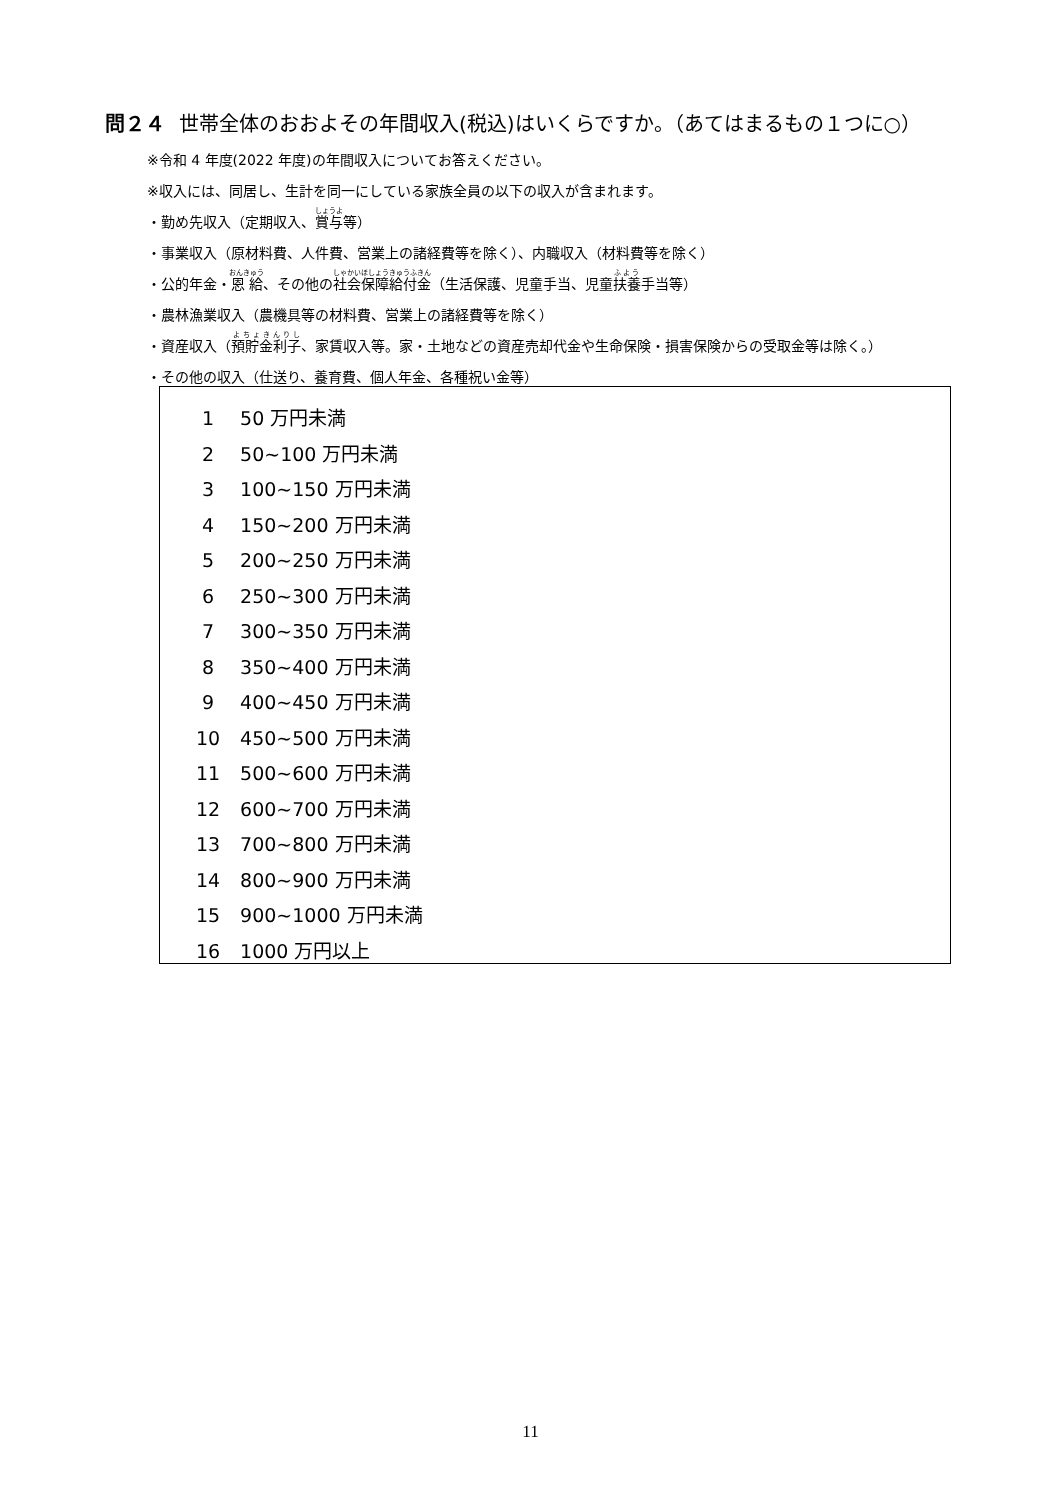問２４ 世帯全体のおおよその年間収入(税込)はいくらですか。（あてはまるもの１つに○）
※令和 4 年度(2022 年度)の年間収入についてお答えください。
※収入には、同居し、生計を同一にしている家族全員の以下の収入が含まれます。
・勤め先収入（定期収入、賞与等）
・事業収入（原材料費、人件費、営業上の諸経費等を除く）、内職収入（材料費等を除く）
・公的年金・恩給、その他の社会保障給付金（生活保護、児童手当、児童扶養手当等）
・農林漁業収入（農機具等の材料費、営業上の諸経費等を除く）
・資産収入（預貯金利子、家賃収入等。家・土地などの資産売却代金や生命保険・損害保険からの受取金等は除く。）
・その他の収入（仕送り、養育費、個人年金、各種祝い金等）
1 50 万円未満
2 50~100 万円未満
3 100~150 万円未満
4 150~200 万円未満
5 200~250 万円未満
6 250~300 万円未満
7 300~350 万円未満
8 350~400 万円未満
9 400~450 万円未満
10 450~500 万円未満
11 500~600 万円未満
12 600~700 万円未満
13 700~800 万円未満
14 800~900 万円未満
15 900~1000 万円未満
16 1000 万円以上
11